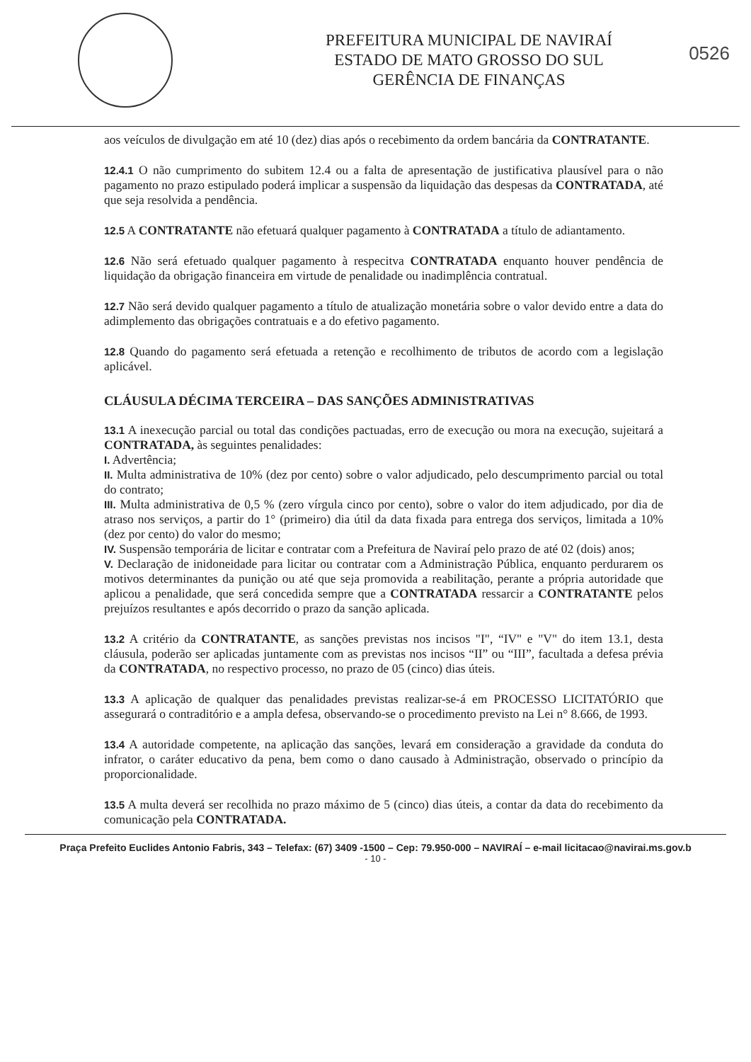PREFEITURA MUNICIPAL DE NAVIRAÍ
ESTADO DE MATO GROSSO DO SUL
GERÊNCIA DE FINANÇAS
0526
aos veículos de divulgação em até 10 (dez) dias após o recebimento da ordem bancária da CONTRATANTE.
12.4.1 O não cumprimento do subitem 12.4 ou a falta de apresentação de justificativa plausível para o não pagamento no prazo estipulado poderá implicar a suspensão da liquidação das despesas da CONTRATADA, até que seja resolvida a pendência.
12.5 A CONTRATANTE não efetuará qualquer pagamento à CONTRATADA a título de adiantamento.
12.6 Não será efetuado qualquer pagamento à respecitva CONTRATADA enquanto houver pendência de liquidação da obrigação financeira em virtude de penalidade ou inadimplência contratual.
12.7 Não será devido qualquer pagamento a título de atualização monetária sobre o valor devido entre a data do adimplemento das obrigações contratuais e a do efetivo pagamento.
12.8 Quando do pagamento será efetuada a retenção e recolhimento de tributos de acordo com a legislação aplicável.
CLÁUSULA DÉCIMA TERCEIRA – DAS SANÇÕES ADMINISTRATIVAS
13.1 A inexecução parcial ou total das condições pactuadas, erro de execução ou mora na execução, sujeitará a CONTRATADA, às seguintes penalidades:
I. Advertência;
II. Multa administrativa de 10% (dez por cento) sobre o valor adjudicado, pelo descumprimento parcial ou total do contrato;
III. Multa administrativa de 0,5 % (zero vírgula cinco por cento), sobre o valor do item adjudicado, por dia de atraso nos serviços, a partir do 1° (primeiro) dia útil da data fixada para entrega dos serviços, limitada a 10% (dez por cento) do valor do mesmo;
IV. Suspensão temporária de licitar e contratar com a Prefeitura de Naviraí pelo prazo de até 02 (dois) anos;
V. Declaração de inidoneidade para licitar ou contratar com a Administração Pública, enquanto perdurarem os motivos determinantes da punição ou até que seja promovida a reabilitação, perante a própria autoridade que aplicou a penalidade, que será concedida sempre que a CONTRATADA ressarcir a CONTRATANTE pelos prejuízos resultantes e após decorrido o prazo da sanção aplicada.
13.2 A critério da CONTRATANTE, as sanções previstas nos incisos "I", “IV" e "V" do item 13.1, desta cláusula, poderão ser aplicadas juntamente com as previstas nos incisos “II” ou “III”, facultada a defesa prévia da CONTRATADA, no respectivo processo, no prazo de 05 (cinco) dias úteis.
13.3 A aplicação de qualquer das penalidades previstas realizar-se-á em PROCESSO LICITATÓRIO que assegurará o contraditório e a ampla defesa, observando-se o procedimento previsto na Lei n° 8.666, de 1993.
13.4 A autoridade competente, na aplicação das sanções, levará em consideração a gravidade da conduta do infrator, o caráter educativo da pena, bem como o dano causado à Administração, observado o princípio da proporcionalidade.
13.5 A multa deverá ser recolhida no prazo máximo de 5 (cinco) dias úteis, a contar da data do recebimento da comunicação pela CONTRATADA.
Praça Prefeito Euclides Antonio Fabris, 343 – Telefax: (67) 3409 -1500 – Cep: 79.950-000 – NAVIRAÍ – e-mail licitacao@navirai.ms.gov.b
- 10 -